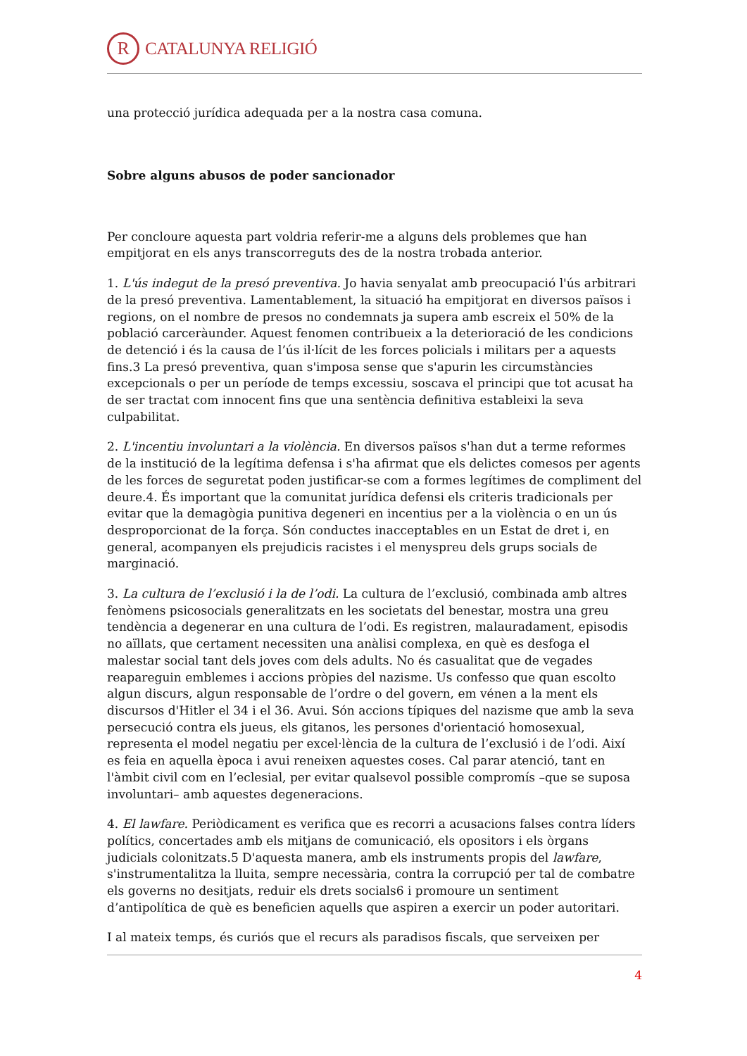R
CATALUNYA RELIGIÓ
una protecció jurídica adequada per a la nostra casa comuna.
Sobre alguns abusos de poder sancionador
Per concloure aquesta part voldria referir-me a alguns dels problemes que han empitjorat en els anys transcorreguts des de la nostra trobada anterior.
1. L'ús indegut de la presó preventiva. Jo havia senyalat amb preocupació l'ús arbitrari de la presó preventiva. Lamentablement, la situació ha empitjorat en diversos països i regions, on el nombre de presos no condemnats ja supera amb escreix el 50% de la població carceràunder. Aquest fenomen contribueix a la deterioració de les condicions de detenció i és la causa de l’ús il·lícit de les forces policials i militars per a aquests fins.3 La presó preventiva, quan s'imposa sense que s'apurin les circumstàncies excepcionals o per un període de temps excessiu, soscava el principi que tot acusat ha de ser tractat com innocent fins que una sentència definitiva estableixi la seva culpabilitat.
2. L'incentiu involuntari a la violència. En diversos països s'han dut a terme reformes de la institució de la legítima defensa i s'ha afirmat que els delictes comesos per agents de les forces de seguretat poden justificar-se com a formes legítimes de compliment del deure.4. És important que la comunitat jurídica defensi els criteris tradicionals per evitar que la demagògia punitiva degeneri en incentius per a la violència o en un ús desproporcionat de la força. Són conductes inacceptables en un Estat de dret i, en general, acompanyen els prejudicis racistes i el menyspreu dels grups socials de marginació.
3. La cultura de l’exclusió i la de l’odi. La cultura de l’exclusió, combinada amb altres fenòmens psicosocials generalitzats en les societats del benestar, mostra una greu tendència a degenerar en una cultura de l’odi. Es registren, malauradament, episodis no aïllats, que certament necessiten una anàlisi complexa, en què es desfoga el malestar social tant dels joves com dels adults. No és casualitat que de vegades reapareguin emblemes i accions pròpies del nazisme. Us confesso que quan escolto algun discurs, algun responsable de l’ordre o del govern, em vénen a la ment els discursos d'Hitler el 34 i el 36. Avui. Són accions típiques del nazisme que amb la seva persecució contra els jueus, els gitanos, les persones d'orientació homosexual, representa el model negatiu per excel·lència de la cultura de l’exclusió i de l’odi. Així es feia en aquella època i avui reneixen aquestes coses. Cal parar atenció, tant en l'àmbit civil com en l’eclesial, per evitar qualsevol possible compromís –que se suposa involuntari– amb aquestes degeneracions.
4. El lawfare. Periòdicament es verifica que es recorri a acusacions falses contra líders polítics, concertades amb els mitjans de comunicació, els opositors i els òrgans judicials colonitzats.5 D'aquesta manera, amb els instruments propis del lawfare, s'instrumentalitza la lluita, sempre necessària, contra la corrupció per tal de combatre els governs no desitjats, reduir els drets socials6 i promoure un sentiment d’antipolítica de què es beneficien aquells que aspiren a exercir un poder autoritari.
I al mateix temps, és curiós que el recurs als paradisos fiscals, que serveixen per
4